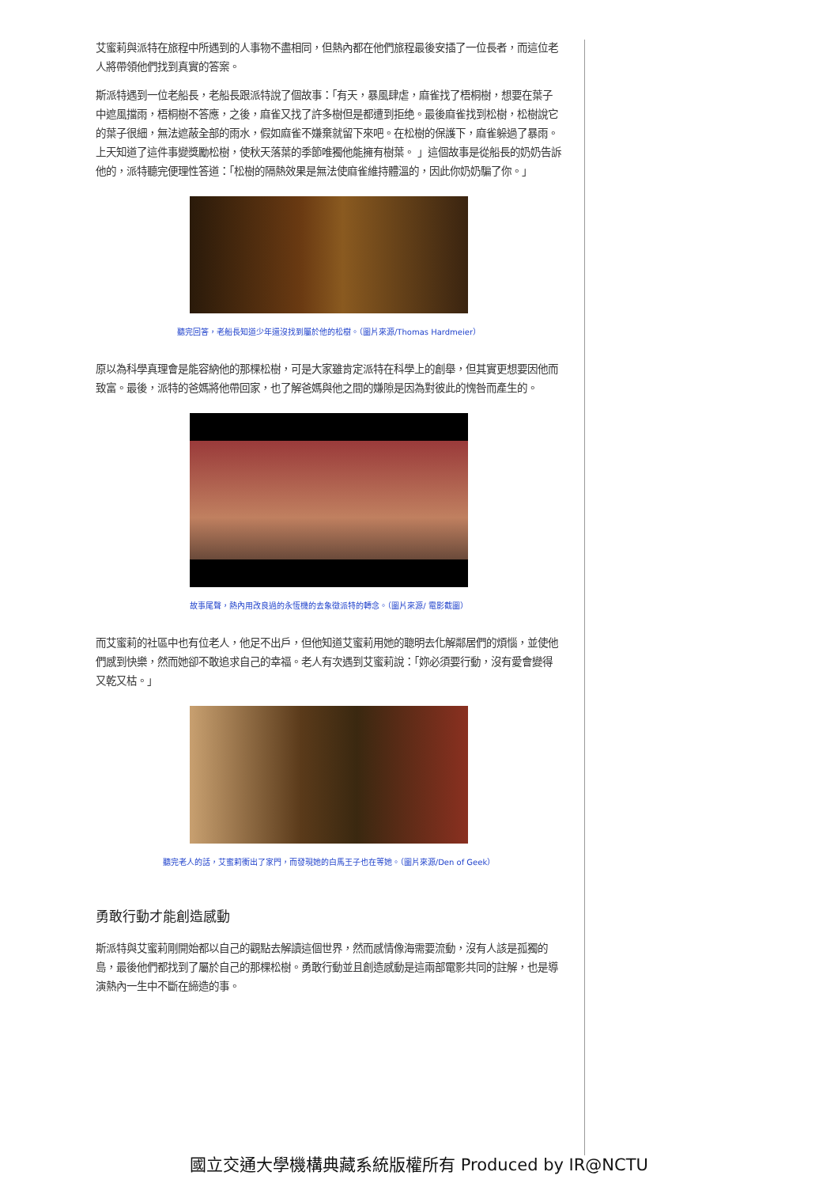艾蜜莉與派特在旅程中所遇到的人事物不盡相同，但熱內都在他們旅程最後安插了一位長者，而這位老人將帶領他們找到真實的答案。
斯派特遇到一位老船長，老船長跟派特說了個故事：「有天，暴風肆虐，麻雀找了梧桐樹，想要在葉子中遮風擋雨，梧桐樹不答應，之後，麻雀又找了許多樹但是都遭到拒绝。最後麻雀找到松樹，松樹說它的葉子很細，無法遮蔽全部的雨水，假如麻雀不嫌棄就留下來吧。在松樹的保護下，麻雀躲過了暴雨。上天知道了這件事變獎勵松樹，使秋天落葉的季節唯獨他能擁有樹葉。 」這個故事是從船長的奶奶告訴他的，派特聽完便理性答道：「松樹的隔熱效果是無法使麻雀維持體溫的，因此你奶奶騙了你。」
聽完回答，老船長知道少年還沒找到屬於他的松樹。（圖片來源/Thomas Hardmeier）
原以為科學真理會是能容納他的那棵松樹，可是大家雖肯定派特在科學上的創舉，但其實更想要因他而致富。最後，派特的爸媽將他帶回家，也了解爸媽與他之間的嫌隙是因為對彼此的愧咎而產生的。
故事尾聲，熱內用改良過的永恆機的去象徵派特的轉念。（圖片來源/ 電影截圖）
而艾蜜莉的社區中也有位老人，他足不出戶，但他知道艾蜜莉用她的聰明去化解鄰居們的煩惱，並使他們感到快樂，然而她卻不敢追求自己的幸福。老人有次遇到艾蜜莉說：「妳必須要行動，沒有愛會變得又乾又枯。」
聽完老人的話，艾蜜莉衝出了家門，而發現她的白馬王子也在等她。（圖片來源/Den of Geek）
勇敢行動才能創造感動
斯派特與艾蜜莉剛開始都以自己的觀點去解讀這個世界，然而感情像海需要流動，沒有人該是孤獨的島，最後他們都找到了屬於自己的那棵松樹。勇敢行動並且創造感動是這兩部電影共同的註解，也是導演熱內一生中不斷在締造的事。
國立交通大學機構典藏系統版權所有 Produced by IR@NCTU